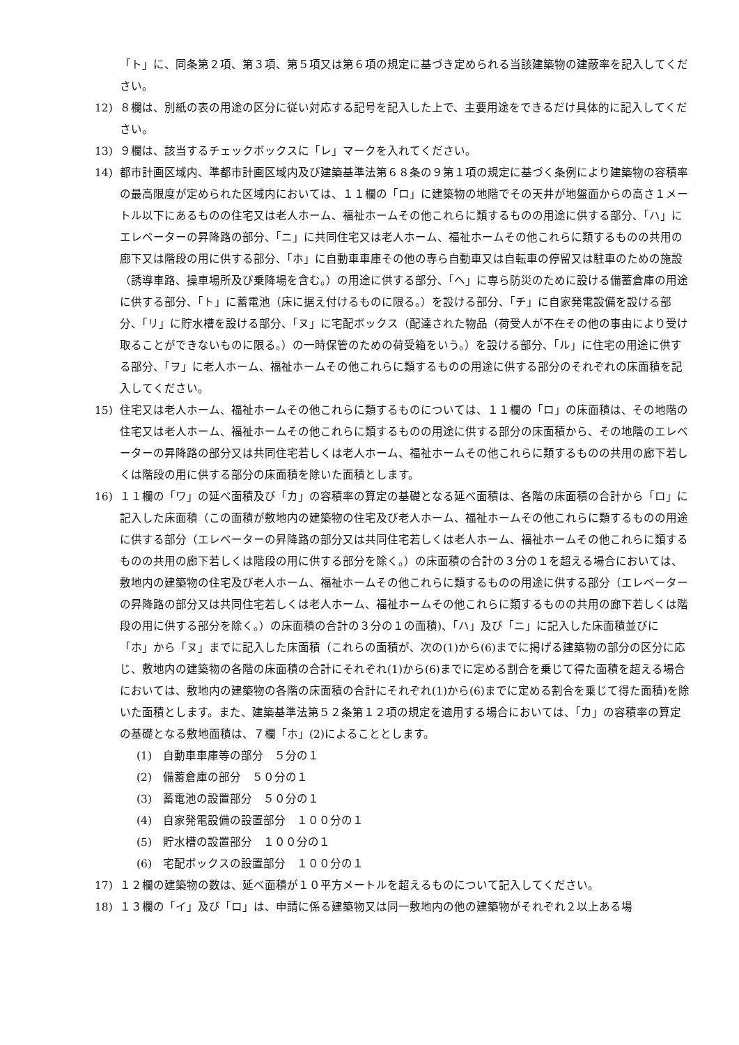「ト」に、同条第２項、第３項、第５項又は第６項の規定に基づき定められる当該建築物の建蔽率を記入してください。
12) ８欄は、別紙の表の用途の区分に従い対応する記号を記入した上で、主要用途をできるだけ具体的に記入してください。
13) ９欄は、該当するチェックボックスに「レ」マークを入れてください。
14) 都市計画区域内、準都市計画区域内及び建築基準法第６８条の９第１項の規定に基づく条例により建築物の容積率の最高限度が定められた区域内においては、１１欄の「ロ」に建築物の地階でその天井が地盤面からの高さ１メートル以下にあるものの住宅又は老人ホーム、福祉ホームその他これらに類するものの用途に供する部分、「ハ」にエレベーターの昇降路の部分、「ニ」に共同住宅又は老人ホーム、福祉ホームその他これらに類するものの共用の廊下又は階段の用に供する部分、「ホ」に自動車車庫その他の専ら自動車又は自転車の停留又は駐車のための施設（誘導車路、操車場所及び乗降場を含む。）の用途に供する部分、「ヘ」に専ら防災のために設ける備蓄倉庫の用途に供する部分、「ト」に蓄電池（床に据え付けるものに限る。）を設ける部分、「チ」に自家発電設備を設ける部分、「リ」に貯水槽を設ける部分、「ヌ」に宅配ボックス（配達された物品（荷受人が不在その他の事由により受け取ることができないものに限る。）の一時保管のための荷受箱をいう。）を設ける部分、「ル」に住宅の用途に供する部分、「ヲ」に老人ホーム、福祉ホームその他これらに類するものの用途に供する部分のそれぞれの床面積を記入してください。
15) 住宅又は老人ホーム、福祉ホームその他これらに類するものについては、１１欄の「ロ」の床面積は、その地階の住宅又は老人ホーム、福祉ホームその他これらに類するものの用途に供する部分の床面積から、その地階のエレベーターの昇降路の部分又は共同住宅若しくは老人ホーム、福祉ホームその他これらに類するものの共用の廊下若しくは階段の用に供する部分の床面積を除いた面積とします。
16) １１欄の「ワ」の延べ面積及び「カ」の容積率の算定の基礎となる延べ面積は、各階の床面積の合計から「ロ」に記入した床面積（この面積が敷地内の建築物の住宅及び老人ホーム、福祉ホームその他これらに類するものの用途に供する部分（エレベーターの昇降路の部分又は共同住宅若しくは老人ホーム、福祉ホームその他これらに類するものの共用の廊下若しくは階段の用に供する部分を除く。）の床面積の合計の３分の１を超える場合においては、敷地内の建築物の住宅及び老人ホーム、福祉ホームその他これらに類するものの用途に供する部分（エレベーターの昇降路の部分又は共同住宅若しくは老人ホーム、福祉ホームその他これらに類するものの共用の廊下若しくは階段の用に供する部分を除く。）の床面積の合計の３分の１の面積)、「ハ」及び「ニ」に記入した床面積並びに「ホ」から「ヌ」までに記入した床面積（これらの面積が、次の(1)から(6)までに掲げる建築物の部分の区分に応じ、敷地内の建築物の各階の床面積の合計にそれぞれ(1)から(6)までに定める割合を乗じて得た面積を超える場合においては、敷地内の建築物の各階の床面積の合計にそれぞれ(1)から(6)までに定める割合を乗じて得た面積)を除いた面積とします。また、建築基準法第５２条第１２項の規定を適用する場合においては、「カ」の容積率の算定の基礎となる敷地面積は、７欄「ホ」(2)によることとします。
(1)　自動車車庫等の部分　５分の１
(2)　備蓄倉庫の部分　５０分の１
(3)　蓄電池の設置部分　５０分の１
(4)　自家発電設備の設置部分　１００分の１
(5)　貯水槽の設置部分　１００分の１
(6)　宅配ボックスの設置部分　１００分の１
17) １２欄の建築物の数は、延べ面積が１０平方メートルを超えるものについて記入してください。
18) １３欄の「イ」及び「ロ」は、申請に係る建築物又は同一敷地内の他の建築物がそれぞれ２以上ある場